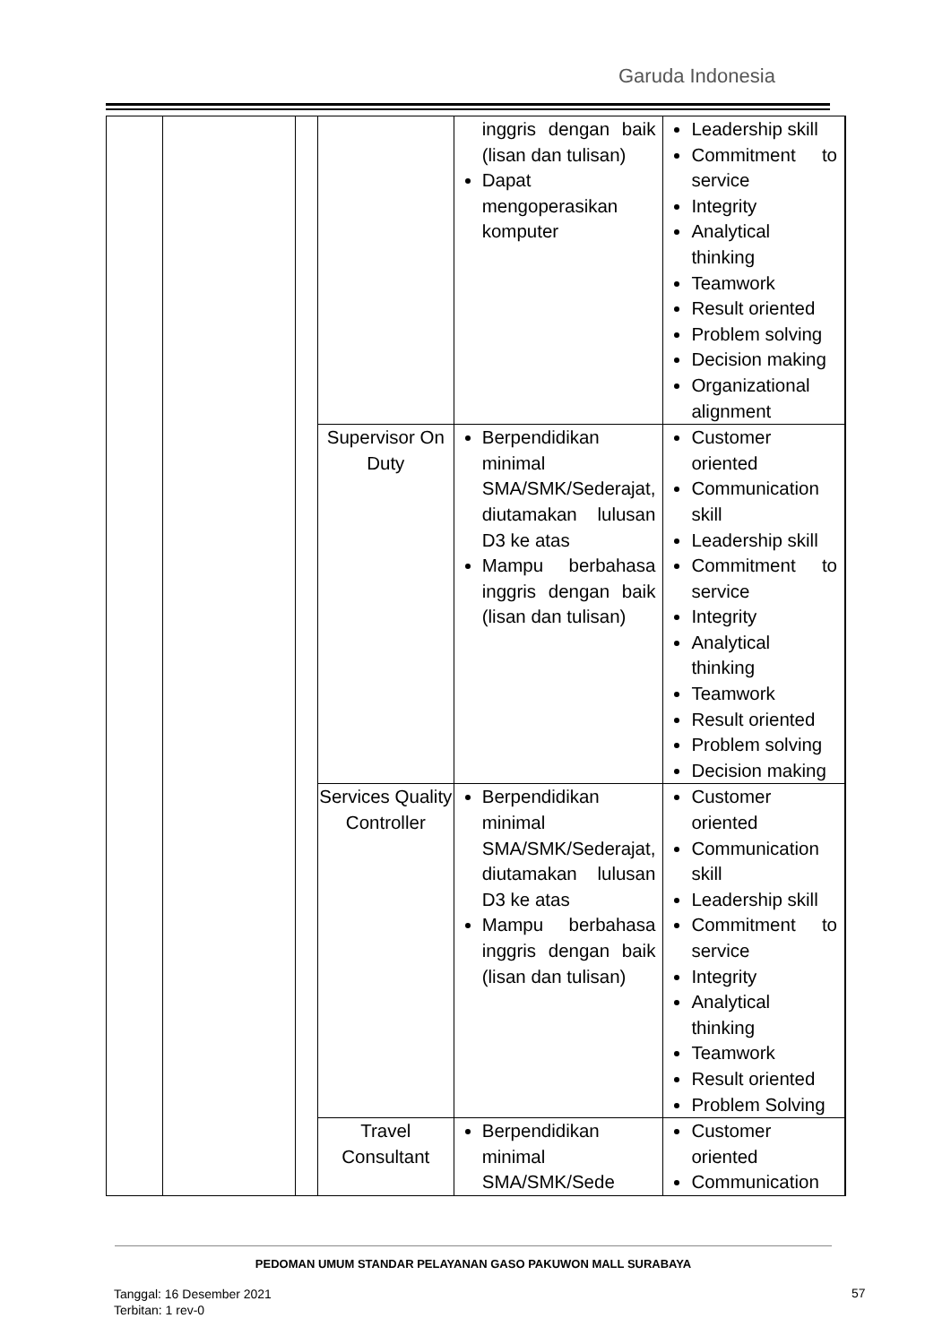Garuda Indonesia
| | | | | inggris dengan baik (lisan dan tulisan) Dapat mengoperasikan komputer | Leadership skill Commitment to service Integrity Analytical thinking Teamwork Result oriented Problem solving Decision making Organizational alignment | |
| | | | Supervisor On Duty | Berpendidikan minimal SMA/SMK/Sederajat, diutamakan lulusan D3 ke atas Mampu berbahasa inggris dengan baik (lisan dan tulisan) | Customer oriented Communication skill Leadership skill Commitment to service Integrity Analytical thinking Teamwork Result oriented Problem solving Decision making | |
| | | | Services Quality Controller | Berpendidikan minimal SMA/SMK/Sederajat, diutamakan lulusan D3 ke atas Mampu berbahasa inggris dengan baik (lisan dan tulisan) | Customer oriented Communication skill Leadership skill Commitment to service Integrity Analytical thinking Teamwork Result oriented Problem Solving | |
| | | | Travel Consultant | Berpendidikan minimal SMA/SMK/Sede | Customer oriented Communication | |
PEDOMAN UMUM STANDAR PELAYANAN GASO PAKUWON MALL SURABAYA
Tanggal: 16 Desember 2021
Terbitan: 1 rev-0
57